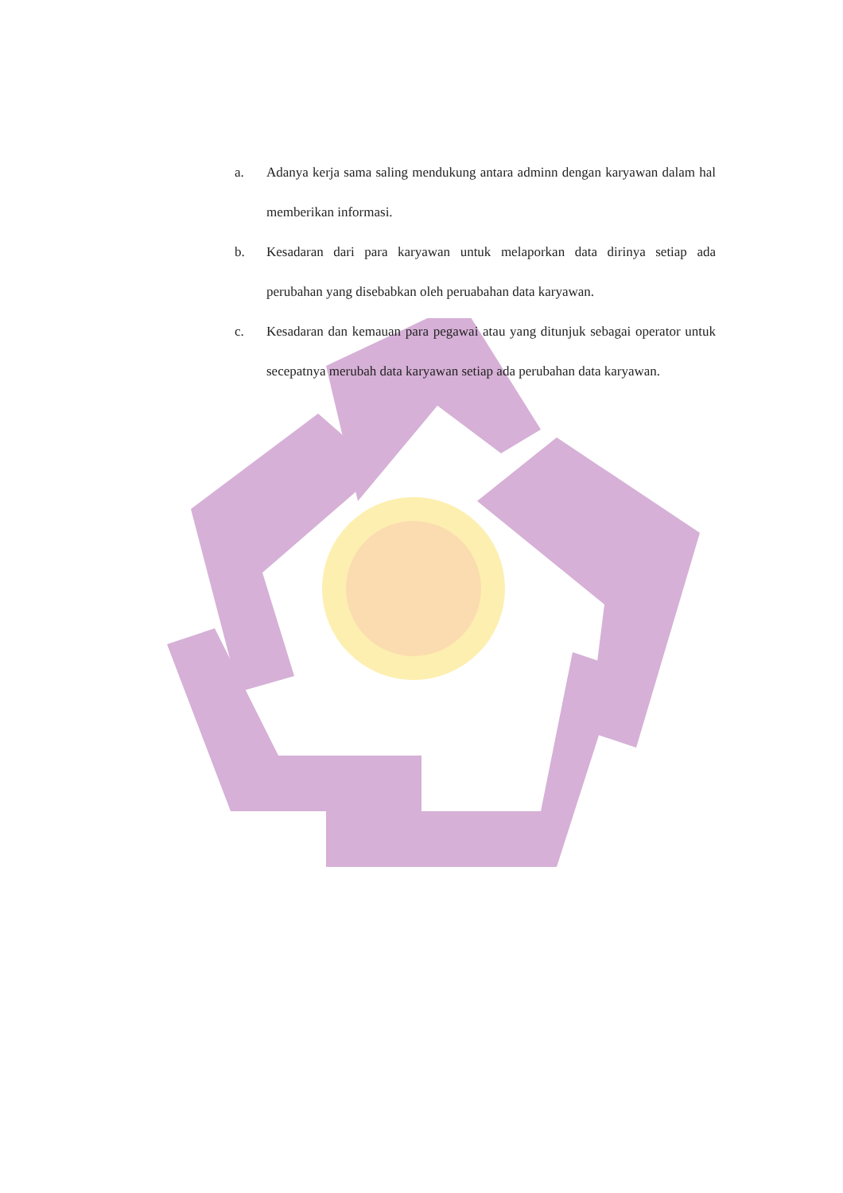a. Adanya kerja sama saling mendukung antara adminn dengan karyawan dalam hal memberikan informasi.
b. Kesadaran dari para karyawan untuk melaporkan data dirinya setiap ada perubahan yang disebabkan oleh peruabahan data karyawan.
c. Kesadaran dan kemauan para pegawai atau yang ditunjuk sebagai operator untuk secepatnya merubah data karyawan setiap ada perubahan data karyawan.